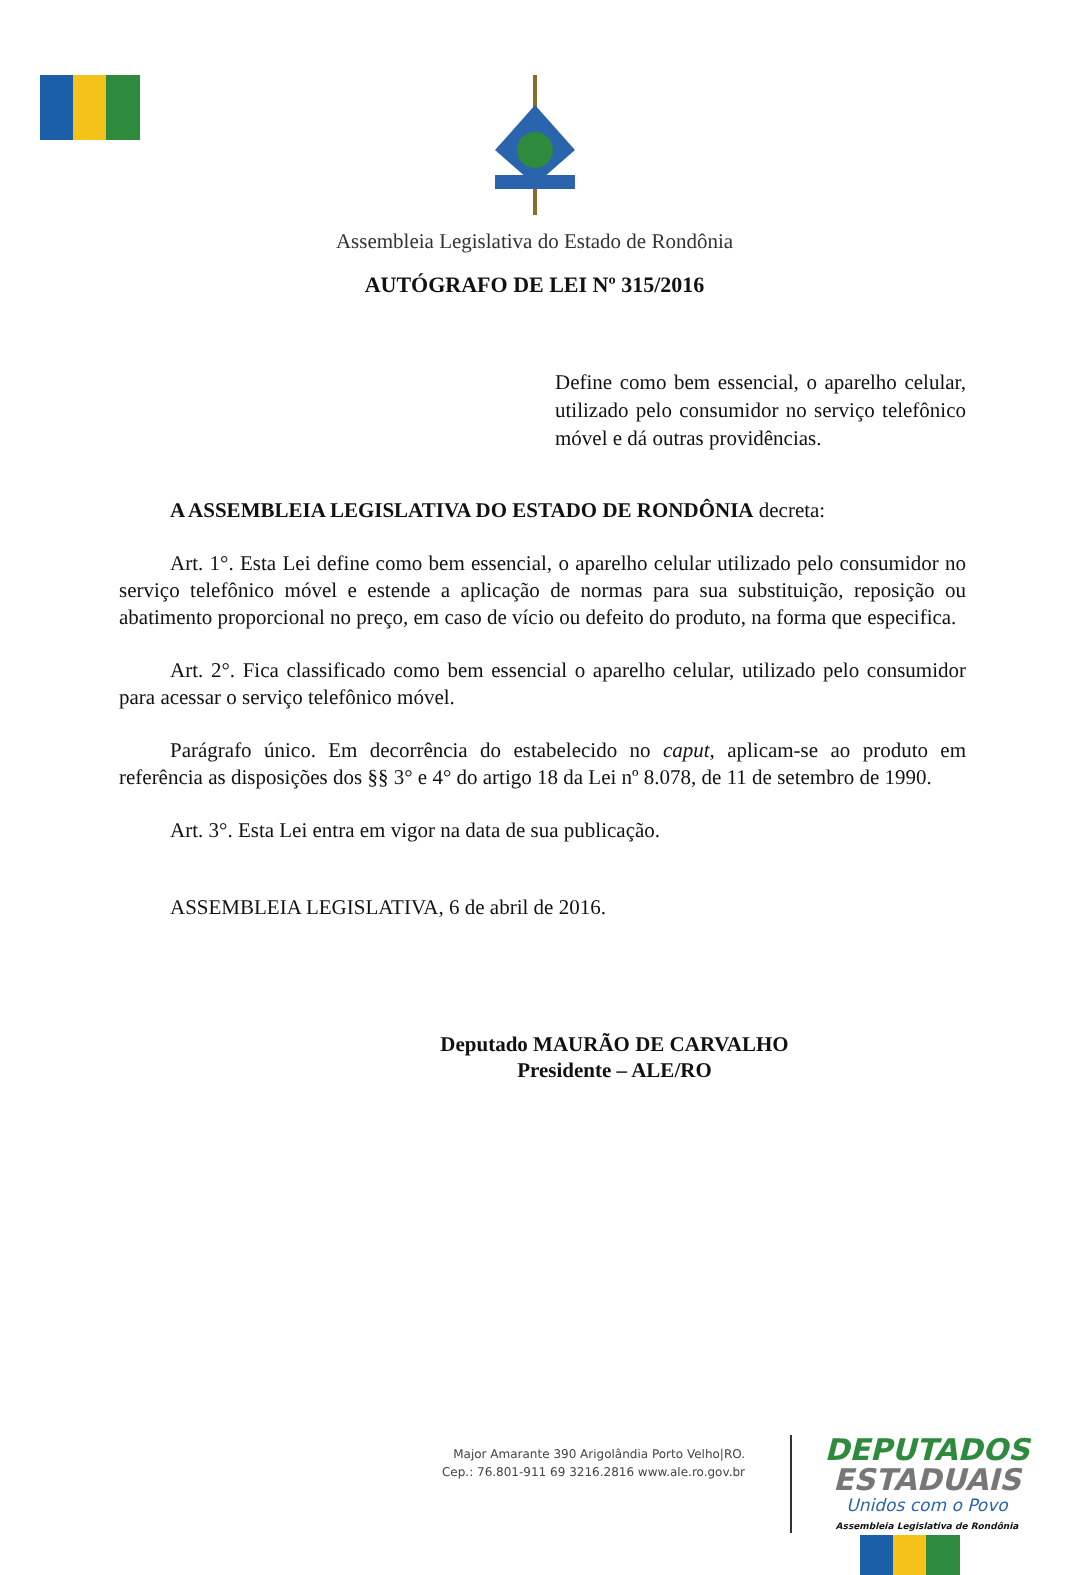Assembleia Legislativa do Estado de Rondônia
AUTÓGRAFO DE LEI Nº 315/2016
Define como bem essencial, o aparelho celular, utilizado pelo consumidor no serviço telefônico móvel e dá outras providências.
A ASSEMBLEIA LEGISLATIVA DO ESTADO DE RONDÔNIA decreta:
Art. 1°. Esta Lei define como bem essencial, o aparelho celular utilizado pelo consumidor no serviço telefônico móvel e estende a aplicação de normas para sua substituição, reposição ou abatimento proporcional no preço, em caso de vício ou defeito do produto, na forma que especifica.
Art. 2°. Fica classificado como bem essencial o aparelho celular, utilizado pelo consumidor para acessar o serviço telefônico móvel.
Parágrafo único. Em decorrência do estabelecido no caput, aplicam-se ao produto em referência as disposições dos §§ 3° e 4° do artigo 18 da Lei nº 8.078, de 11 de setembro de 1990.
Art. 3°. Esta Lei entra em vigor na data de sua publicação.
ASSEMBLEIA LEGISLATIVA, 6 de abril de 2016.
Deputado MAURÃO DE CARVALHO
Presidente – ALE/RO
Major Amarante 390 Arigolândia Porto Velho|RO.
Cep.: 76.801-911 69 3216.2816 www.ale.ro.gov.br
DEPUTADOS
ESTADUAIS
Unidos com o Povo
Assembleia Legislativa de Rondônia